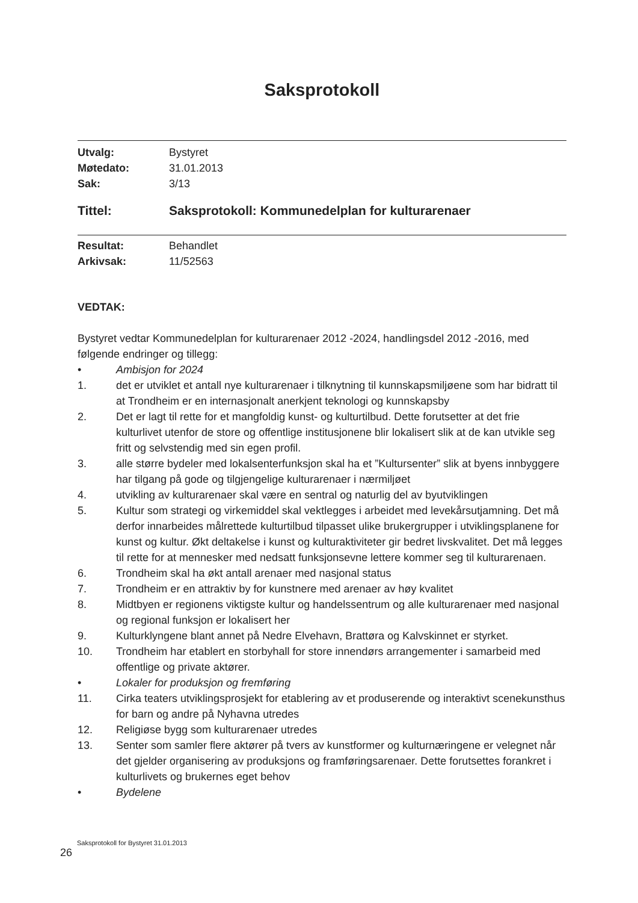Saksprotokoll
Utvalg: Bystyret
Møtedato: 31.01.2013
Sak: 3/13
Tittel: Saksprotokoll: Kommunedelplan for kulturarenaer
Resultat: Behandlet
Arkivsak: 11/52563
VEDTAK:
Bystyret vedtar Kommunedelplan for kulturarenaer 2012 -2024, handlingsdel 2012 -2016, med følgende endringer og tillegg:
• Ambisjon for 2024
1. det er utviklet et antall nye kulturarenaer i tilknytning til kunnskapsmiljøene som har bidratt til at Trondheim er en internasjonalt anerkjent teknologi og kunnskapsby
2. Det er lagt til rette for et mangfoldig kunst- og kulturtilbud. Dette forutsetter at det frie kulturlivet utenfor de store og offentlige institusjonene blir lokalisert slik at de kan utvikle seg fritt og selvstendig med sin egen profil.
3. alle større bydeler med lokalsenterfunksjon skal ha et ”Kultursenter” slik at byens innbyggere har tilgang på gode og tilgjengelige kulturarenaer i nærmiljøet
4. utvikling av kulturarenaer skal være en sentral og naturlig del av byutviklingen
5. Kultur som strategi og virkemiddel skal vektlegges i arbeidet med levekårsutjamning. Det må derfor innarbeides målrettede kulturtilbud tilpasset ulike brukergrupper i utviklingsplanene for kunst og kultur. Økt deltakelse i kunst og kulturaktiviteter gir bedret livskvalitet. Det må legges til rette for at mennesker med nedsatt funksjonsevne lettere kommer seg til kulturarenaen.
6. Trondheim skal ha økt antall arenaer med nasjonal status
7. Trondheim er en attraktiv by for kunstnere med arenaer av høy kvalitet
8. Midtbyen er regionens viktigste kultur og handelssentrum og alle kulturarenaer med nasjonal og regional funksjon er lokalisert her
9. Kulturklyngene blant annet på Nedre Elvehavn, Brattøra og Kalvskinnet er styrket.
10. Trondheim har etablert en storbyhall for store innendørs arrangementer i samarbeid med offentlige og private aktører.
• Lokaler for produksjon og fremføring
11. Cirka teaters utviklingsprosjekt for etablering av et produserende og interaktivt scenekunsthus for barn og andre på Nyhavna utredes
12. Religiøse bygg som kulturarenaer utredes
13. Senter som samler flere aktører på tvers av kunstformer og kulturnæringene er velegnet når det gjelder organisering av produksjons og framføringsarenaer. Dette forutsettes forankret i kulturlivets og brukernes eget behov
• Bydelene
Saksprotokoll for Bystyret 31.01.2013
26